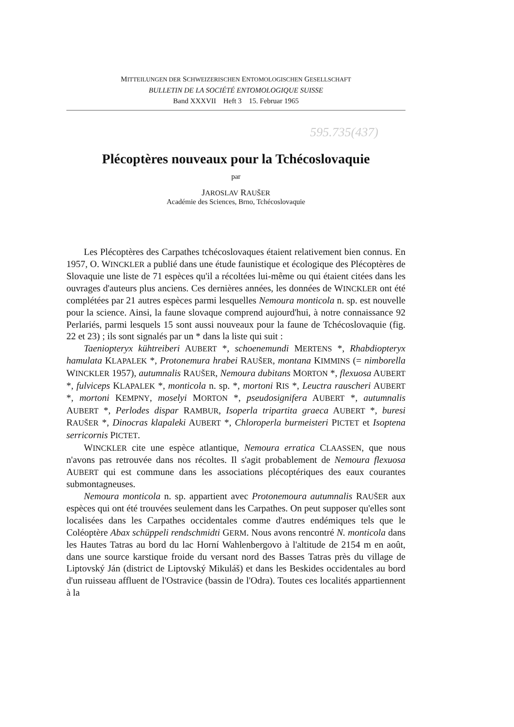MITTEILUNGEN DER SCHWEIZERISCHEN ENTOMOLOGISCHEN GESELLSCHAFT
BULLETIN DE LA SOCIÉTÉ ENTOMOLOGIQUE SUISSE
Band XXXVII Heft 3 15. Februar 1965
595.735(437)
Plécoptères nouveaux pour la Tchécoslovaquie
par
JAROSLAV RAUŠER
Académie des Sciences, Brno, Tchécoslovaquie
Les Plécoptères des Carpathes tchécoslovaques étaient relativement bien connus. En 1957, O. WINCKLER a publié dans une étude faunistique et écologique des Plécoptères de Slovaquie une liste de 71 espèces qu'il a récoltées lui-même ou qui étaient citées dans les ouvrages d'auteurs plus anciens. Ces dernières années, les données de WINCKLER ont été complétées par 21 autres espèces parmi lesquelles Nemoura monticola n. sp. est nouvelle pour la science. Ainsi, la faune slovaque comprend aujourd'hui, à notre connaissance 92 Perlariés, parmi lesquels 15 sont aussi nouveaux pour la faune de Tchécoslovaquie (fig. 22 et 23) ; ils sont signalés par un * dans la liste qui suit :
Taeniopteryx kühtreiberi AUBERT *, schoenemundi MERTENS *, Rhabdiopteryx hamulata KLAPALEK *, Protonemura hrabei RAUŠER, montana KIMMINS (= nimborella WINCKLER 1957), autumnalis RAUŠER, Nemoura dubitans MORTON *, flexuosa AUBERT *, fulviceps KLAPALEK *, monticola n. sp. *, mortoni RIS *, Leuctra rauscheri AUBERT *, mortoni KEMPNY, moselyi MORTON *, pseudosignifera AUBERT *, autumnalis AUBERT *, Perlodes dispar RAMBUR, Isoperla tripartita graeca AUBERT *, buresi RAUŠER *, Dinocras klapaleki AUBERT *, Chloroperla burmeisteri PICTET et Isoptena serricornis PICTET.
WINCKLER cite une espèce atlantique, Nemoura erratica CLAASSEN, que nous n'avons pas retrouvée dans nos récoltes. Il s'agit probablement de Nemoura flexuosa AUBERT qui est commune dans les associations plécoptériques des eaux courantes submontagneuses.
Nemoura monticola n. sp. appartient avec Protonemoura autumnalis RAUŠER aux espèces qui ont été trouvées seulement dans les Carpathes. On peut supposer qu'elles sont localisées dans les Carpathes occidentales comme d'autres endémiques tels que le Coléoptère Abax schüppeli rendschmidti GERM. Nous avons rencontré N. monticola dans les Hautes Tatras au bord du lac Horní Wahlenbergovo à l'altitude de 2154 m en août, dans une source karstique froide du versant nord des Basses Tatras près du village de Liptovský Ján (district de Liptovský Mikuláš) et dans les Beskides occidentales au bord d'un ruisseau affluent de l'Ostravice (bassin de l'Odra). Toutes ces localités appartiennent à la